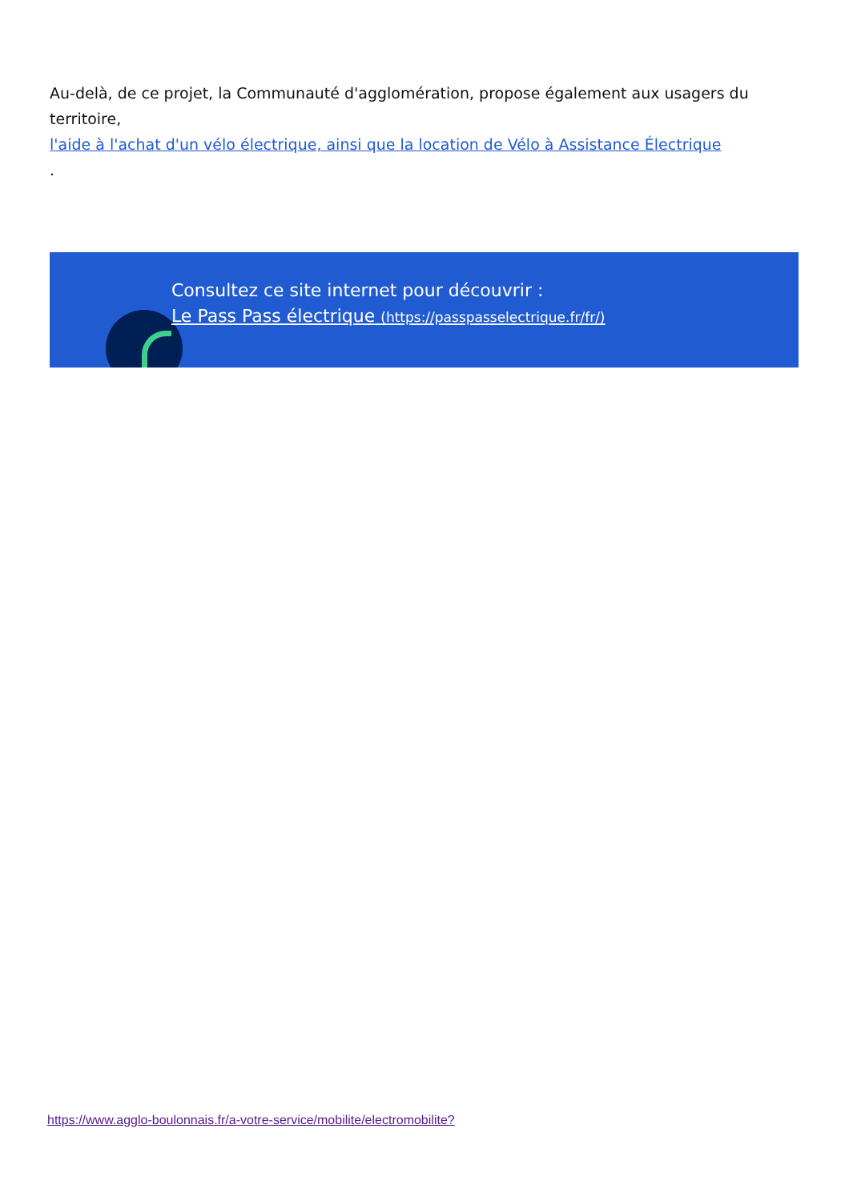Au-delà, de ce projet, la Communauté d'agglomération, propose également aux usagers du territoire,
l'aide à l'achat d'un vélo électrique, ainsi que la location de Vélo à Assistance Électrique
.
Consultez ce site internet pour découvrir :
Le Pass Pass électrique (https://passpasselectrique.fr/fr/)
https://www.agglo-boulonnais.fr/a-votre-service/mobilite/electromobilite?